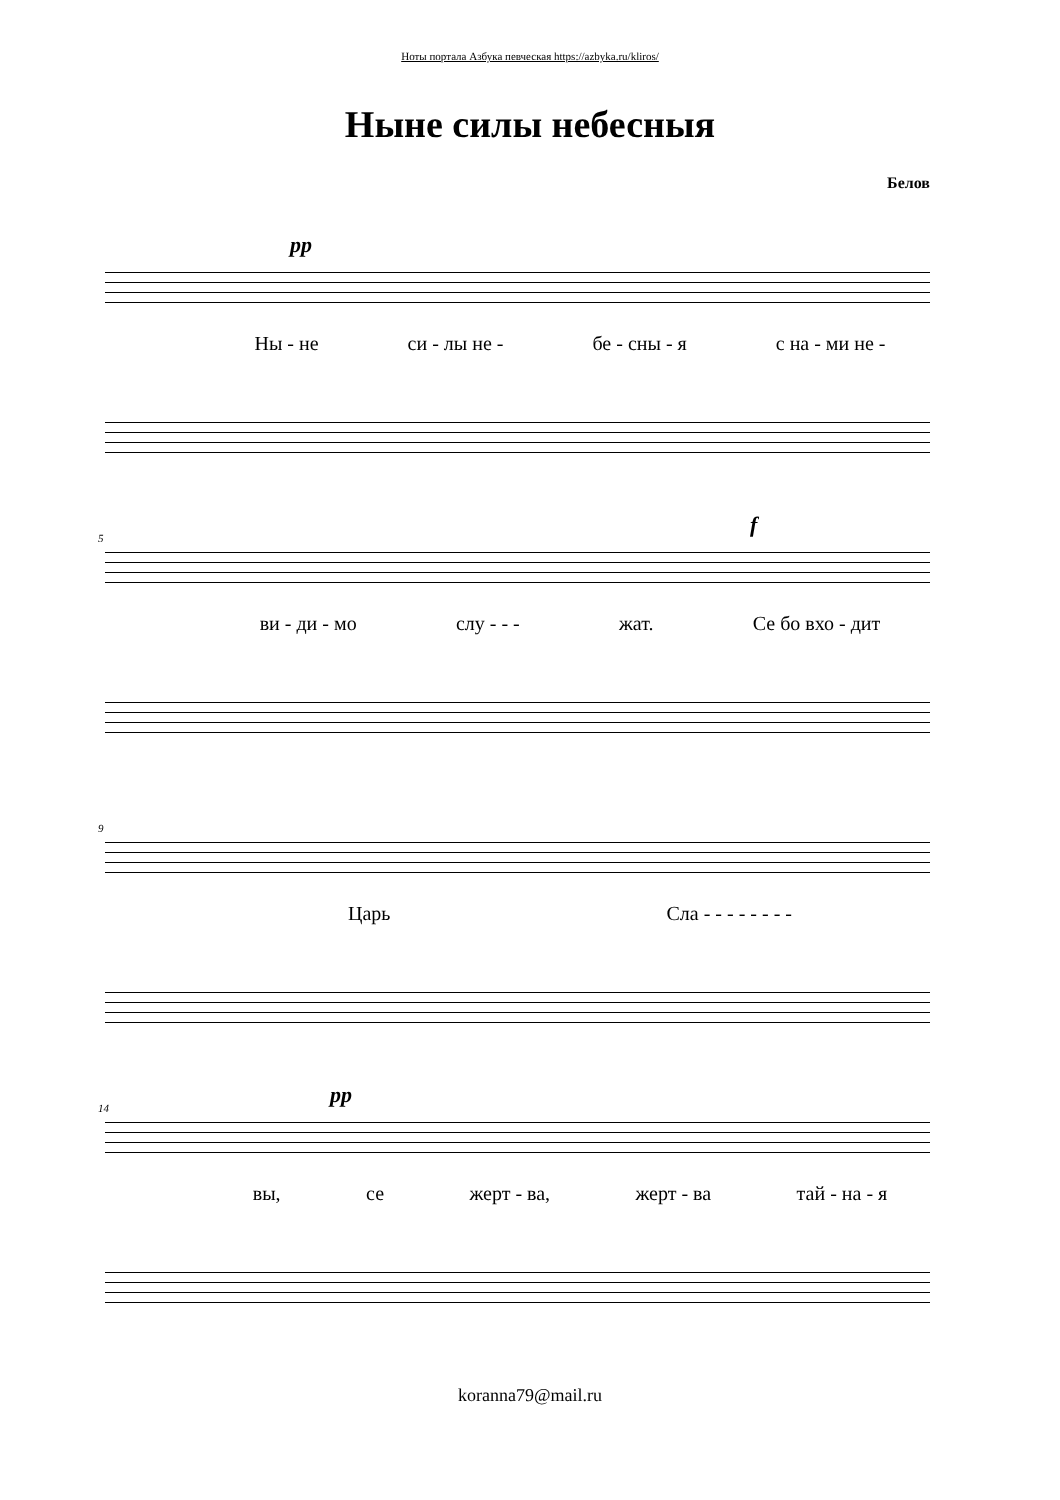Ноты портала Азбука певческая https://azbyka.ru/kliros/
Ныне силы небесныя
Белов
pp
Ны - не си - лы не - бе - сны - я с на - ми не -
5
f
ви - ди - мо слу - - - жат. Се бо вхо - дит
9
Царь Сла - - - - - - - -
14
pp
вы, се жерт - ва, жерт - ва тай - на - я
koranna79@mail.ru